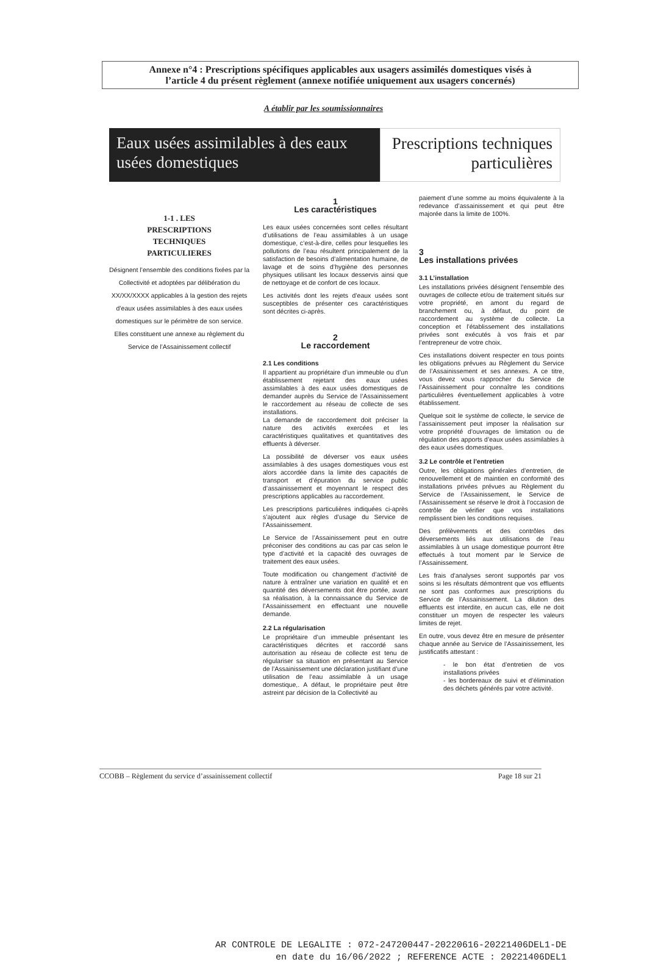Annexe n°4 : Prescriptions spécifiques applicables aux usagers assimilés domestiques visés à
l’article 4 du présent règlement (annexe notifiée uniquement aux usagers concernés)
A établir par les soumissionnaires
Eaux usées assimilables à des eaux usées domestiques
Prescriptions techniques particulières
1-1 . LES
PRESCRIPTIONS
TECHNIQUES
PARTICULIERES
Désignent l’ensemble des conditions fixées par la Collectivité et adoptées par délibération du XX/XX/XXXX applicables à la gestion des rejets d’eaux usées assimilables à des eaux usées domestiques sur le périmètre de son service.
Elles constituent une annexe au règlement du Service de l’Assainissement collectif
1
Les caractéristiques
Les eaux usées concernées sont celles résultant d’utilisations de l’eau assimilables à un usage domestique, c’est-à-dire, celles pour lesquelles les pollutions de l’eau résultent principalement de la satisfaction de besoins d’alimentation humaine, de lavage et de soins d’hygiène des personnes physiques utilisant les locaux desservis ainsi que de nettoyage et de confort de ces locaux.
Les activités dont les rejets d’eaux usées sont susceptibles de présenter ces caractéristiques sont décrites ci-après.
2
Le raccordement
2.1 Les conditions
Il appartient au propriétaire d’un immeuble ou d’un établissement rejetant des eaux usées assimilables à des eaux usées domestiques de demander auprès du Service de l’Assainissement le raccordement au réseau de collecte de ses installations.
La demande de raccordement doit préciser la nature des activités exercées et les caractéristiques qualitatives et quantitatives des effluents à déverser.
La possibilité de déverser vos eaux usées assimilables à des usages domestiques vous est alors accordée dans la limite des capacités de transport et d’épuration du service public d’assainissement et moyennant le respect des prescriptions applicables au raccordement.
Les prescriptions particulières indiquées ci-après s’ajoutent aux règles d’usage du Service de l’Assainissement.
Le Service de l’Assainissement peut en outre préconiser des conditions au cas par cas selon le type d’activité et la capacité des ouvrages de traitement des eaux usées.
Toute modification ou changement d’activité de nature à entraîner une variation en qualité et en quantité des déversements doit être portée, avant sa réalisation, à la connaissance du Service de l’Assainissement en effectuant une nouvelle demande.
2.2 La régularisation
Le propriétaire d’un immeuble présentant les caractéristiques décrites et raccordé sans autorisation au réseau de collecte est tenu de régulariser sa situation en présentant au Service de l’Assainissement une déclaration justifiant d’une utilisation de l’eau assimilable à un usage domestique,. A défaut, le propriétaire peut être astreint par décision de la Collectivité au
paiement d’une somme au moins équivalente à la redevance d’assainissement et qui peut être majorée dans la limite de 100%.
3
Les installations privées
3.1 L’installation
Les installations privées désignent l’ensemble des ouvrages de collecte et/ou de traitement situés sur votre propriété, en amont du regard de branchement ou, à défaut, du point de raccordement au système de collecte. La conception et l’établissement des installations privées sont exécutés à vos frais et par l’entrepreneur de votre choix.
Ces installations doivent respecter en tous points les obligations prévues au Règlement du Service de l’Assainissement et ses annexes. A ce titre, vous devez vous rapprocher du Service de l’Assainissement pour connaître les conditions particulières éventuellement applicables à votre établissement.
Quelque soit le système de collecte, le service de l’assainissement peut imposer la réalisation sur votre propriété d’ouvrages de limitation ou de régulation des apports d’eaux usées assimilables à des eaux usées domestiques.
3.2 Le contrôle et l’entretien
Outre, les obligations générales d’entretien, de renouvellement et de maintien en conformité des installations privées prévues au Règlement du Service de l’Assainissement, le Service de l’Assainissement se réserve le droit à l’occasion de contrôle de vérifier que vos installations remplissent bien les conditions requises.
Des prélèvements et des contrôles des déversements liés aux utilisations de l’eau assimilables à un usage domestique pourront être effectués à tout moment par le Service de l’Assainissement.
Les frais d’analyses seront supportés par vos soins si les résultats démontrent que vos effluents ne sont pas conformes aux prescriptions du Service de l’Assainissement. La dilution des effluents est interdite, en aucun cas, elle ne doit constituer un moyen de respecter les valeurs limites de rejet.
En outre, vous devez être en mesure de présenter chaque année au Service de l’Assainissement, les justificatifs attestant :
- le bon état d’entretien de vos installations privées
- les bordereaux de suivi et d’élimination des déchets générés par votre activité.
CCOBB – Règlement du service d’assainissement collectif Page 18 sur 21
AR CONTROLE DE LEGALITE : 072-247200447-20220616-20221406DEL1-DE
en date du 16/06/2022 ; REFERENCE ACTE : 20221406DEL1